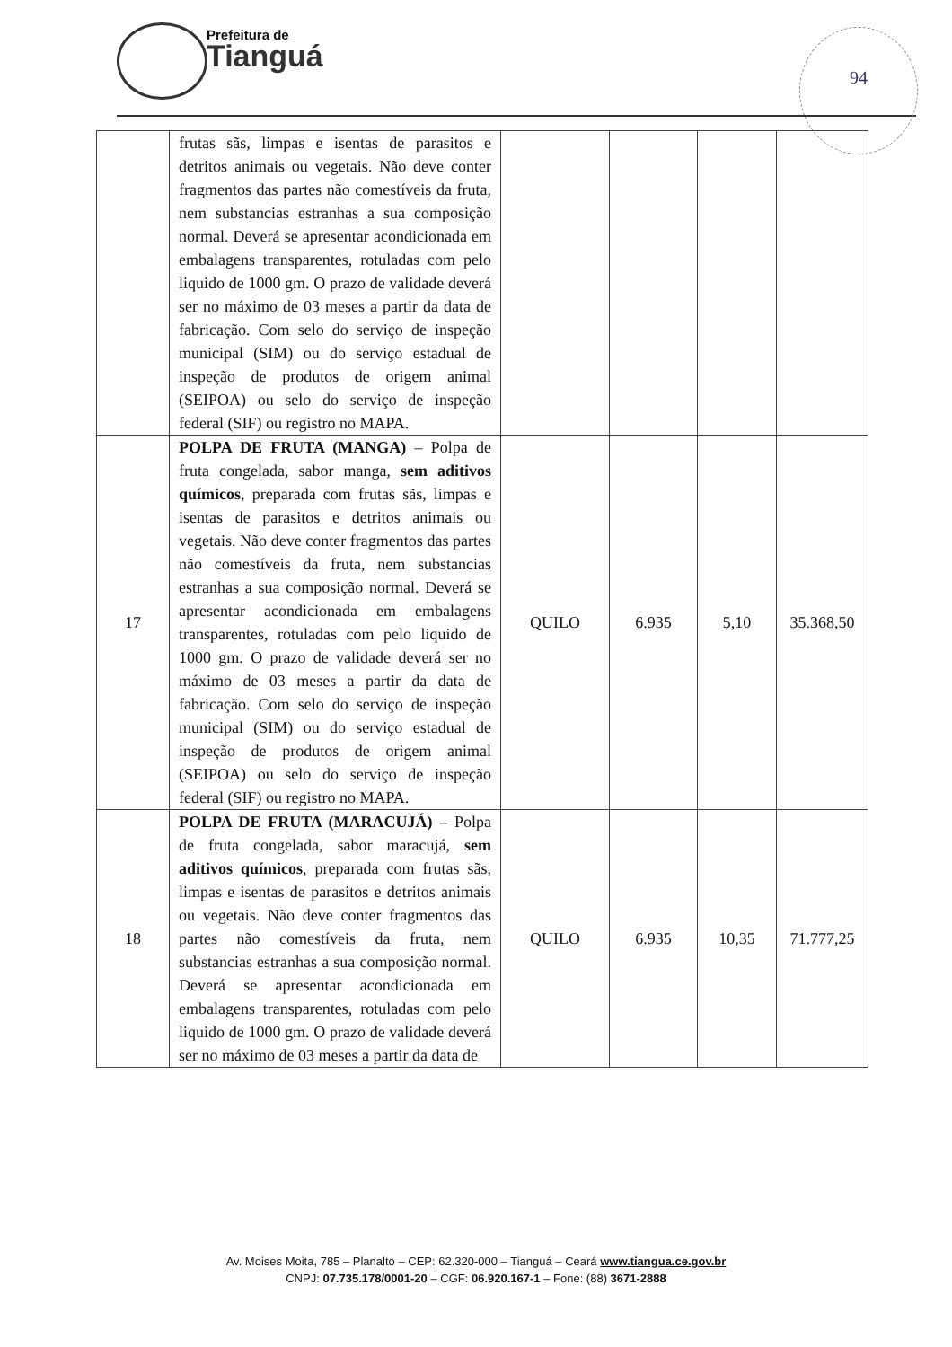Prefeitura de
Tianguá
94
| | frutas sãs, limpas e isentas de parasitos e detritos animais ou vegetais. Não deve conter fragmentos das partes não comestíveis da fruta, nem substancias estranhas a sua composição normal. Deverá se apresentar acondicionada em embalagens transparentes, rotuladas com pelo liquido de 1000 gm. O prazo de validade deverá ser no máximo de 03 meses a partir da data de fabricação. Com selo do serviço de inspeção municipal (SIM) ou do serviço estadual de inspeção de produtos de origem animal (SEIPOA) ou selo do serviço de inspeção federal (SIF) ou registro no MAPA. | | | | |
| 17 | POLPA DE FRUTA (MANGA) – Polpa de fruta congelada, sabor manga, sem aditivos químicos , preparada com frutas sãs, limpas e isentas de parasitos e detritos animais ou vegetais. Não deve conter fragmentos das partes não comestíveis da fruta, nem substancias estranhas a sua composição normal. Deverá se apresentar acondicionada em embalagens transparentes, rotuladas com pelo liquido de 1000 gm. O prazo de validade deverá ser no máximo de 03 meses a partir da data de fabricação. Com selo do serviço de inspeção municipal (SIM) ou do serviço estadual de inspeção de produtos de origem animal (SEIPOA) ou selo do serviço de inspeção federal (SIF) ou registro no MAPA. | QUILO | 6.935 | 5,10 | 35.368,50 |
| 18 | POLPA DE FRUTA (MARACUJÁ) – Polpa de fruta congelada, sabor maracujá, sem aditivos químicos , preparada com frutas sãs, limpas e isentas de parasitos e detritos animais ou vegetais. Não deve conter fragmentos das partes não comestíveis da fruta, nem substancias estranhas a sua composição normal. Deverá se apresentar acondicionada em embalagens transparentes, rotuladas com pelo liquido de 1000 gm. O prazo de validade deverá ser no máximo de 03 meses a partir da data de | QUILO | 6.935 | 10,35 | 71.777,25 |
Av. Moises Moita, 785 – Planalto – CEP: 62.320-000 – Tianguá – Ceará www.tiangua.ce.gov.br
CNPJ: 07.735.178/0001-20 – CGF: 06.920.167-1 – Fone: (88) 3671-2888